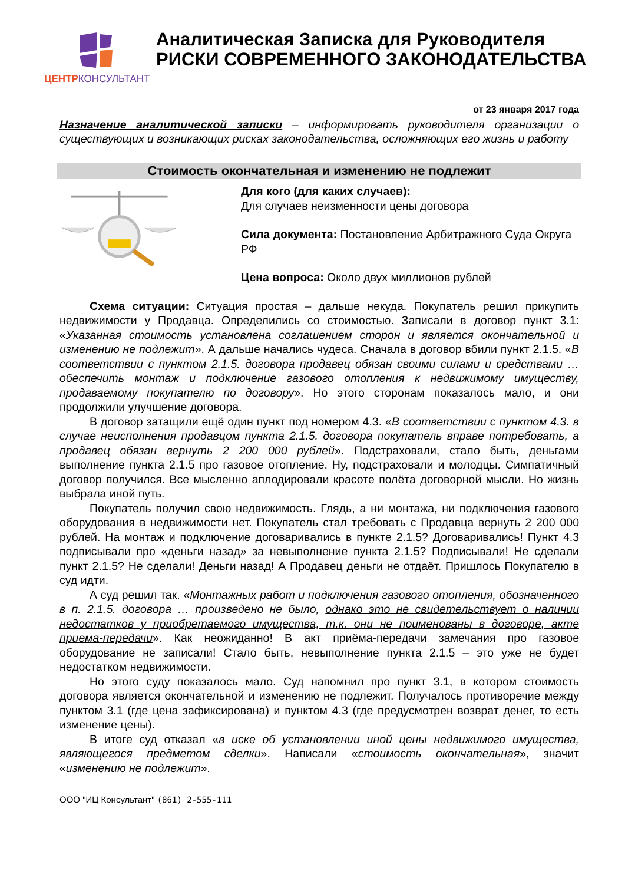ЦЕНТРКОНСУЛЬТАНТ
Аналитическая Записка для Руководителя
РИСКИ СОВРЕМЕННОГО ЗАКОНОДАТЕЛЬСТВА
от 23 января 2017 года
Назначение аналитической записки – информировать руководителя организации о существующих и возникающих рисках законодательства, осложняющих его жизнь и работу
Стоимость окончательная и изменению не подлежит
Для кого (для каких случаев):
Для случаев неизменности цены договора
Сила документа: Постановление Арбитражного Суда Округа РФ
Цена вопроса: Около двух миллионов рублей
Схема ситуации: Ситуация простая – дальше некуда. Покупатель решил прикупить недвижимости у Продавца. Определились со стоимостью. Записали в договор пункт 3.1: «Указанная стоимость установлена соглашением сторон и является окончательной и изменению не подлежит». А дальше начались чудеса. Сначала в договор вбили пункт 2.1.5. «В соответствии с пунктом 2.1.5. договора продавец обязан своими силами и средствами … обеспечить монтаж и подключение газового отопления к недвижимому имуществу, продаваемому покупателю по договору». Но этого сторонам показалось мало, и они продолжили улучшение договора.
В договор затащили ещё один пункт под номером 4.3. «В соответствии с пунктом 4.3. в случае неисполнения продавцом пункта 2.1.5. договора покупатель вправе потребовать, а продавец обязан вернуть 2 200 000 рублей». Подстраховали, стало быть, деньгами выполнение пункта 2.1.5 про газовое отопление. Ну, подстраховали и молодцы. Симпатичный договор получился. Все мысленно аплодировали красоте полёта договорной мысли. Но жизнь выбрала иной путь.
Покупатель получил свою недвижимость. Глядь, а ни монтажа, ни подключения газового оборудования в недвижимости нет. Покупатель стал требовать с Продавца вернуть 2 200 000 рублей. На монтаж и подключение договаривались в пункте 2.1.5? Договаривались! Пункт 4.3 подписывали про «деньги назад» за невыполнение пункта 2.1.5? Подписывали! Не сделали пункт 2.1.5? Не сделали! Деньги назад! А Продавец деньги не отдаёт. Пришлось Покупателю в суд идти.
А суд решил так. «Монтажных работ и подключения газового отопления, обозначенного в п. 2.1.5. договора … произведено не было, однако это не свидетельствует о наличии недостатков у приобретаемого имущества, т.к. они не поименованы в договоре, акте приема-передачи». Как неожиданно! В акт приёма-передачи замечания про газовое оборудование не записали! Стало быть, невыполнение пункта 2.1.5 – это уже не будет недостатком недвижимости.
Но этого суду показалось мало. Суд напомнил про пункт 3.1, в котором стоимость договора является окончательной и изменению не подлежит. Получалось противоречие между пунктом 3.1 (где цена зафиксирована) и пунктом 4.3 (где предусмотрен возврат денег, то есть изменение цены).
В итоге суд отказал «в иске об установлении иной цены недвижимого имущества, являющегося предметом сделки». Написали «стоимость окончательная», значит «изменению не подлежит».
ООО "ИЦ Консультант" (861) 2-555-111